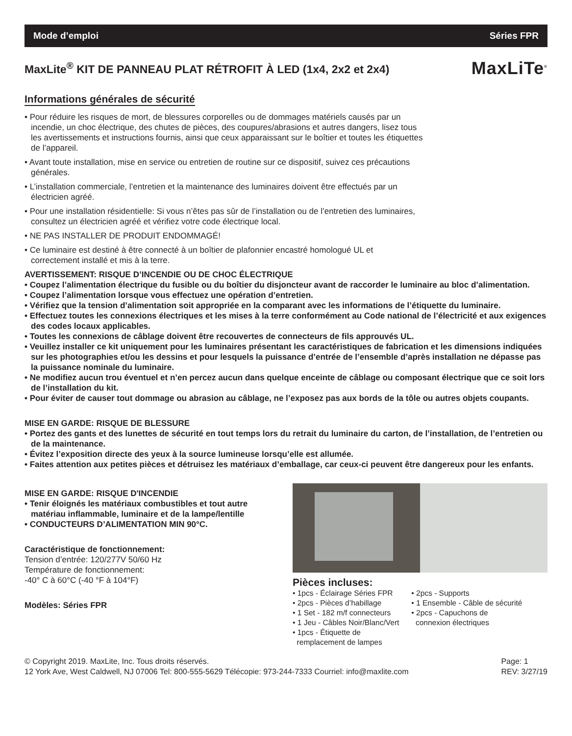Mode d’emploi Séries FPR
MaxLite<sup>®</sup> KIT DE PANNEAU PLAT RÉTROFIT À LED (1x4, 2x2 et 2x4)
MaxLiTe<sup>®</sup>
Informations générales de sécurité
• Pour réduire les risques de mort, de blessures corporelles ou de dommages matériels causés par un incendie, un choc électrique, des chutes de pièces, des coupures/abrasions et autres dangers, lisez tous les avertissements et instructions fournis, ainsi que ceux apparaissant sur le boîtier et toutes les étiquettes de l’appareil.
• Avant toute installation, mise en service ou entretien de routine sur ce dispositif, suivez ces précautions générales.
• L’installation commerciale, l’entretien et la maintenance des luminaires doivent être effectués par un électricien agréé.
• Pour une installation résidentielle: Si vous n’êtes pas sûr de l’installation ou de l’entretien des luminaires, consultez un électricien agréé et vérifiez votre code électrique local.
• NE PAS INSTALLER DE PRODUIT ENDOMMAGÉ!
• Ce luminaire est destiné à être connecté à un boîtier de plafonnier encastré homologué UL et correctement installé et mis à la terre.
AVERTISSEMENT: RISQUE D’INCENDIE OU DE CHOC ÉLECTRIQUE
• Coupez l’alimentation électrique du fusible ou du boîtier du disjoncteur avant de raccorder le luminaire au bloc d’alimentation.
• Coupez l’alimentation lorsque vous effectuez une opération d’entretien.
• Vérifiez que la tension d’alimentation soit appropriée en la comparant avec les informations de l’étiquette du luminaire.
• Effectuez toutes les connexions électriques et les mises à la terre conformément au Code national de l’électricité et aux exigences des codes locaux applicables.
• Toutes les connexions de câblage doivent être recouvertes de connecteurs de fils approuvés UL.
• Veuillez installer ce kit uniquement pour les luminaires présentant les caractéristiques de fabrication et les dimensions indiquées sur les photographies et/ou les dessins et pour lesquels la puissance d’entrée de l’ensemble d’après installation ne dépasse pas la puissance nominale du luminaire.
• Ne modifiez aucun trou éventuel et n’en percez aucun dans quelque enceinte de câblage ou composant électrique que ce soit lors de l’installation du kit.
• Pour éviter de causer tout dommage ou abrasion au câblage, ne l’exposez pas aux bords de la tôle ou autres objets coupants.
MISE EN GARDE: RISQUE DE BLESSURE
• Portez des gants et des lunettes de sécurité en tout temps lors du retrait du luminaire du carton, de l’installation, de l’entretien ou de la maintenance.
• Évitez l’exposition directe des yeux à la source lumineuse lorsqu’elle est allumée.
• Faites attention aux petites pièces et détruisez les matériaux d’emballage, car ceux-ci peuvent être dangereux pour les enfants.
MISE EN GARDE: RISQUE D'INCENDIE
• Tenir éloignés les matériaux combustibles et tout autre matériau inflammable, luminaire et de la lampe/lentille
• CONDUCTEURS D’ALIMENTATION MIN 90°C.
Caractéristique de fonctionnement:
Tension d’entrée: 120/277V 50/60 Hz
Température de fonctionnement:
-40° C à 60°C (-40 °F à 104°F)
Modèles: Séries FPR
Pièces incluses:
• 1pcs - Éclairage Séries FPR
• 2pcs - Pièces d’habillage
• 1 Set - 182 m/f connecteurs
• 1 Jeu - Câbles Noir/Blanc/Vert
• 1pcs - Étiquette de
remplacement de lampes
• 2pcs - Supports
• 1 Ensemble - Câble de sécurité
• 2pcs - Capuchons de
connexion électriques
© Copyright 2019. MaxLite, Inc. Tous droits réservés.
12 York Ave, West Caldwell, NJ 07006 Tel: 800-555-5629 Télécopie: 973-244-7333 Courriel: info@maxlite.com
Page: 1
REV: 3/27/19